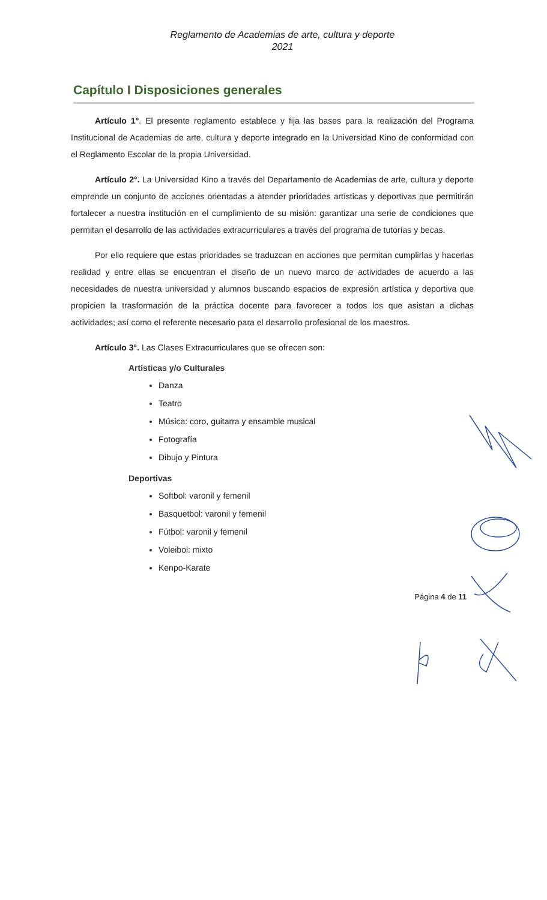Reglamento de Academias de arte, cultura y deporte
2021
Capítulo I Disposiciones generales
Artículo 1°. El presente reglamento establece y fija las bases para la realización del Programa Institucional de Academias de arte, cultura y deporte integrado en la Universidad Kino de conformidad con el Reglamento Escolar de la propia Universidad.
Artículo 2°. La Universidad Kino a través del Departamento de Academias de arte, cultura y deporte emprende un conjunto de acciones orientadas a atender prioridades artísticas y deportivas que permitirán fortalecer a nuestra institución en el cumplimiento de su misión: garantizar una serie de condiciones que permitan el desarrollo de las actividades extracurriculares a través del programa de tutorías y becas.
Por ello requiere que estas prioridades se traduzcan en acciones que permitan cumplirlas y hacerlas realidad y entre ellas se encuentran el diseño de un nuevo marco de actividades de acuerdo a las necesidades de nuestra universidad y alumnos buscando espacios de expresión artística y deportiva que propicien la trasformación de la práctica docente para favorecer a todos los que asistan a dichas actividades; así como el referente necesario para el desarrollo profesional de los maestros.
Artículo 3°. Las Clases Extracurriculares que se ofrecen son:
Artísticas y/o Culturales
Danza
Teatro
Música: coro, guitarra y ensamble musical
Fotografía
Dibujo y Pintura
Deportivas
Softbol: varonil y femenil
Basquetbol: varonil y femenil
Fútbol: varonil y femenil
Voleibol: mixto
Kenpo-Karate
Página 4 de 11